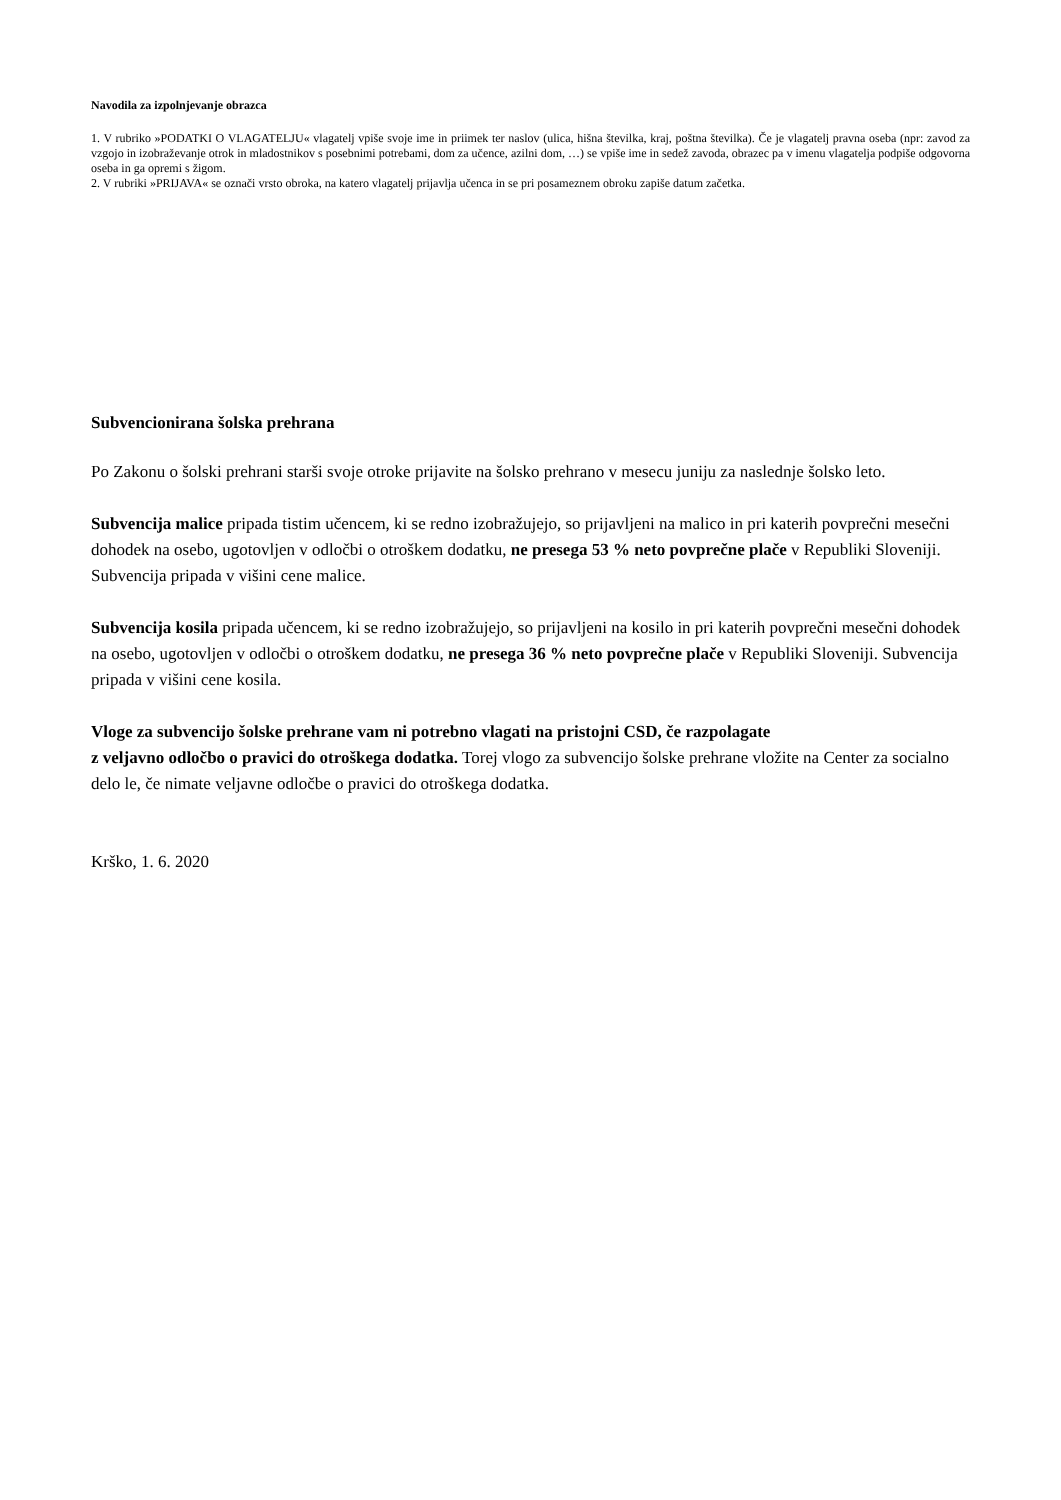Navodila za izpolnjevanje obrazca
1. V rubriko »PODATKI O VLAGATELJU« vlagatelj vpiše svoje ime in priimek ter naslov (ulica, hišna številka, kraj, poštna številka). Če je vlagatelj pravna oseba (npr: zavod za vzgojo in izobraževanje otrok in mladostnikov s posebnimi potrebami, dom za učence, azilni dom, …) se vpiše ime in sedež zavoda, obrazec pa v imenu vlagatelja podpiše odgovorna oseba in ga opremi s žigom.
2. V rubriki »PRIJAVA« se označi vrsto obroka, na katero vlagatelj prijavlja učenca in se pri posameznem obroku zapiše datum začetka.
Subvencionirana šolska prehrana
Po Zakonu o šolski prehrani starši svoje otroke prijavite na šolsko prehrano v mesecu juniju za naslednje šolsko leto.
Subvencija malice pripada tistim učencem, ki se redno izobražujejo, so prijavljeni na malico in pri katerih povprečni mesečni dohodek na osebo, ugotovljen v odločbi o otroškem dodatku, ne presega 53 % neto povprečne plače v Republiki Sloveniji. Subvencija pripada v višini cene malice.
Subvencija kosila pripada učencem, ki se redno izobražujejo, so prijavljeni na kosilo in pri katerih povprečni mesečni dohodek na osebo, ugotovljen v odločbi o otroškem dodatku, ne presega 36 % neto povprečne plače v Republiki Sloveniji. Subvencija pripada v višini cene kosila.
Vloge za subvencijo šolske prehrane vam ni potrebno vlagati na pristojni CSD, če razpolagate
z veljavno odločbo o pravici do otroškega dodatka. Torej vlogo za subvencijo šolske prehrane vložite na Center za socialno delo le, če nimate veljavne odločbe o pravici do otroškega dodatka.
Krško, 1. 6. 2020